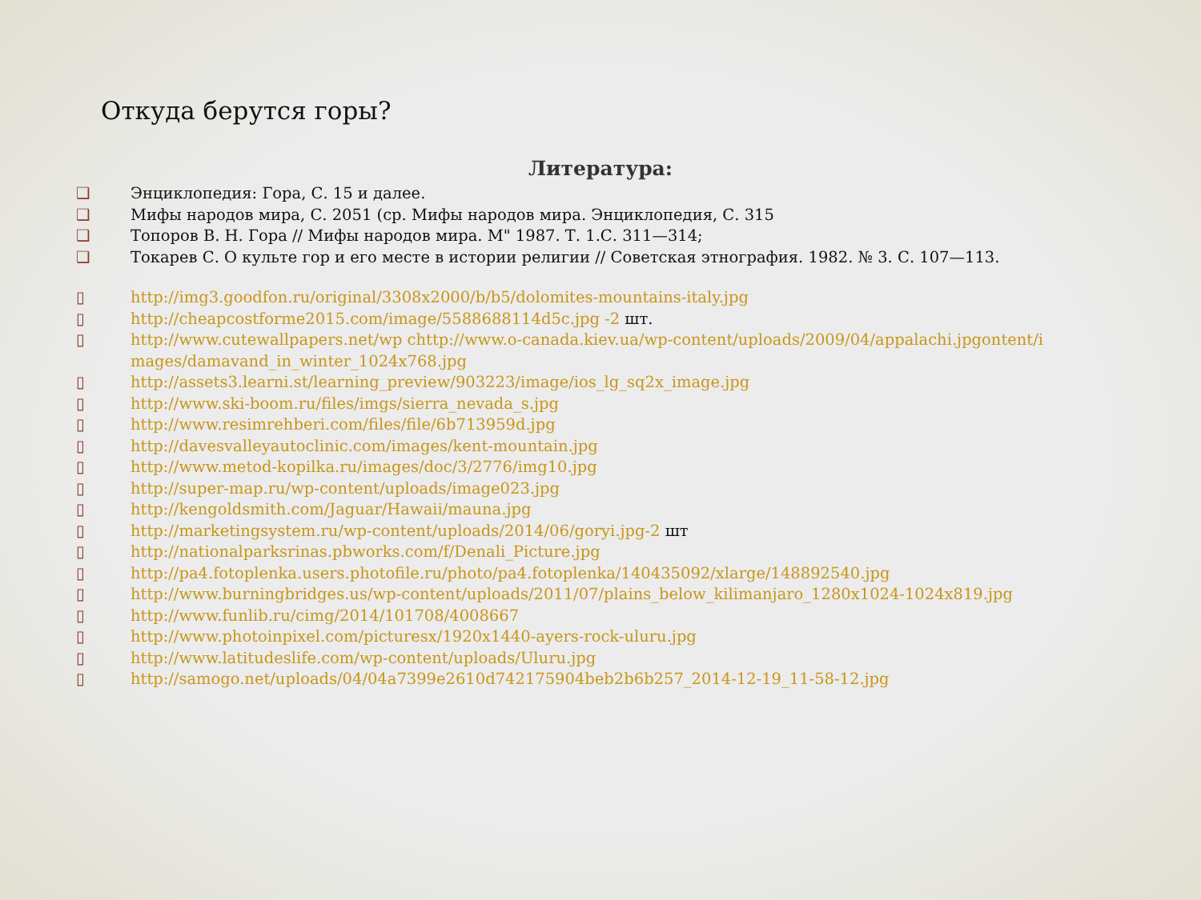Откуда берутся горы?
Литература:
❑ Энциклопедия: Гора, С. 15 и далее.
❑ Мифы народов мира, С. 2051 (ср. Мифы народов мира. Энциклопедия, С. 315
❑ Топоров В. Н. Гора // Мифы народов мира. М" 1987. Т. 1.С. 311—314;
❑ Токарев С. О культе гор и его месте в истории религии // Советская этнография. 1982. № 3. С. 107—113.
▯ http://img3.goodfon.ru/original/3308x2000/b/b5/dolomites-mountains-italy.jpg
▯ http://cheapcostforme2015.com/image/5588688114d5c.jpg -2 шт.
▯ http://www.cutewallpapers.net/wp chttp://www.o-canada.kiev.ua/wp-content/uploads/2009/04/appalachi.jpgontent/images/damavand_in_winter_1024x768.jpg
▯ http://assets3.learni.st/learning_preview/903223/image/ios_lg_sq2x_image.jpg
▯ http://www.ski-boom.ru/files/imgs/sierra_nevada_s.jpg
▯ http://www.resimrehberi.com/files/file/6b713959d.jpg
▯ http://davesvalleyautoclinic.com/images/kent-mountain.jpg
▯ http://www.metod-kopilka.ru/images/doc/3/2776/img10.jpg
▯ http://super-map.ru/wp-content/uploads/image023.jpg
▯ http://kengoldsmith.com/Jaguar/Hawaii/mauna.jpg
▯ http://marketingsystem.ru/wp-content/uploads/2014/06/goryi.jpg-2 шт
▯ http://nationalparksrinas.pbworks.com/f/Denali_Picture.jpg
▯ http://pa4.fotoplenka.users.photofile.ru/photo/pa4.fotoplenka/140435092/xlarge/148892540.jpg
▯ http://www.burningbridges.us/wp-content/uploads/2011/07/plains_below_kilimanjaro_1280x1024-1024x819.jpg
▯ http://www.funlib.ru/cimg/2014/101708/4008667
▯ http://www.photoinpixel.com/picturesx/1920x1440-ayers-rock-uluru.jpg
▯ http://www.latitudeslife.com/wp-content/uploads/Uluru.jpg
▯ http://samogo.net/uploads/04/04a7399e2610d742175904beb2b6b257_2014-12-19_11-58-12.jpg